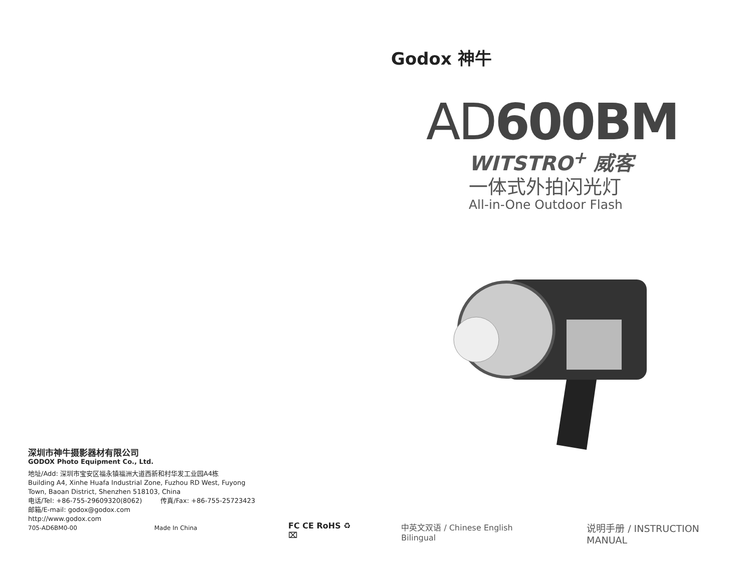深圳市神牛摄影器材有限公司
GODOX Photo Equipment Co., Ltd.
地址/Add: 深圳市宝安区福永镇福洲大道西新和村华发工业园A4栋
Building A4, Xinhe Huafa Industrial Zone, Fuzhou RD West, Fuyong
Town, Baoan District, Shenzhen 518103, China
电话/Tel: +86-755-29609320(8062) 传真/Fax: +86-755-25723423
邮箱/E-mail: godox@godox.com
http://www.godox.com
705-AD6BM0-00 Made In China
Godox 神牛
AD600BM
WITSTRO<sup>+</sup> 威客
一体式外拍闪光灯
All-in-One Outdoor Flash
FC CE RoHS ♻ ⌧ 中英文双语 / Chinese English Bilingual 说明手册 / INSTRUCTION MANUAL